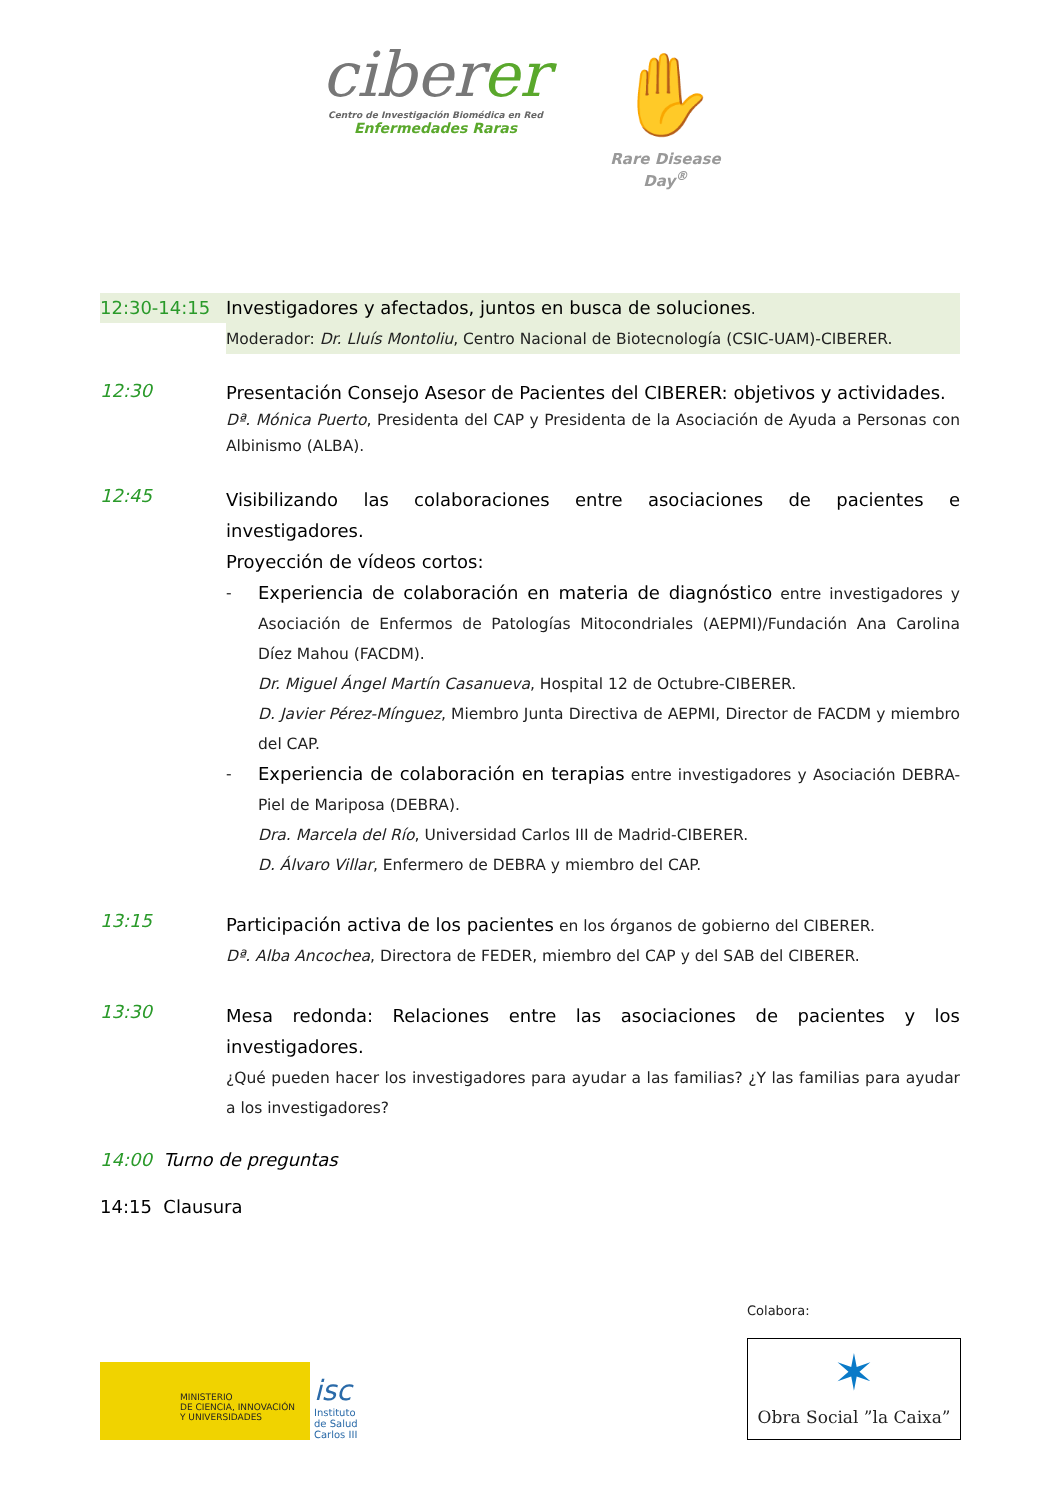ciberer
Centro de Investigación Biomédica en Red
Enfermedades Raras
✋
Rare Disease Day<sup>®</sup>
12:30-14:15
Investigadores y afectados, juntos en busca de soluciones.
Moderador: Dr. Lluís Montoliu, Centro Nacional de Biotecnología (CSIC-UAM)-CIBERER.
12:30
Presentación Consejo Asesor de Pacientes del CIBERER: objetivos y actividades.
Dª. Mónica Puerto, Presidenta del CAP y Presidenta de la Asociación de Ayuda a Personas con Albinismo (ALBA).
12:45
Visibilizando las colaboraciones entre asociaciones de pacientes e investigadores.
Proyección de vídeos cortos:
-
Experiencia de colaboración en materia de diagnóstico entre investigadores y Asociación de Enfermos de Patologías Mitocondriales (AEPMI)/Fundación Ana Carolina Díez Mahou (FACDM).
Dr. Miguel Ángel Martín Casanueva, Hospital 12 de Octubre-CIBERER.
D. Javier Pérez-Mínguez, Miembro Junta Directiva de AEPMI, Director de FACDM y miembro del CAP.
-
Experiencia de colaboración en terapias entre investigadores y Asociación DEBRA-Piel de Mariposa (DEBRA).
Dra. Marcela del Río, Universidad Carlos III de Madrid-CIBERER.
D. Álvaro Villar, Enfermero de DEBRA y miembro del CAP.
13:15
Participación activa de los pacientes en los órganos de gobierno del CIBERER.
Dª. Alba Ancochea, Directora de FEDER, miembro del CAP y del SAB del CIBERER.
13:30
Mesa redonda: Relaciones entre las asociaciones de pacientes y los investigadores.
¿Qué pueden hacer los investigadores para ayudar a las familias? ¿Y las familias para ayudar a los investigadores?
14:00 Turno de preguntas
14:15 Clausura
MINISTERIO
DE CIENCIA, INNOVACIÓN
Y UNIVERSIDADES
isc
Instituto
de Salud
Carlos III
Colabora:
✶
Obra Social ”la Caixa”